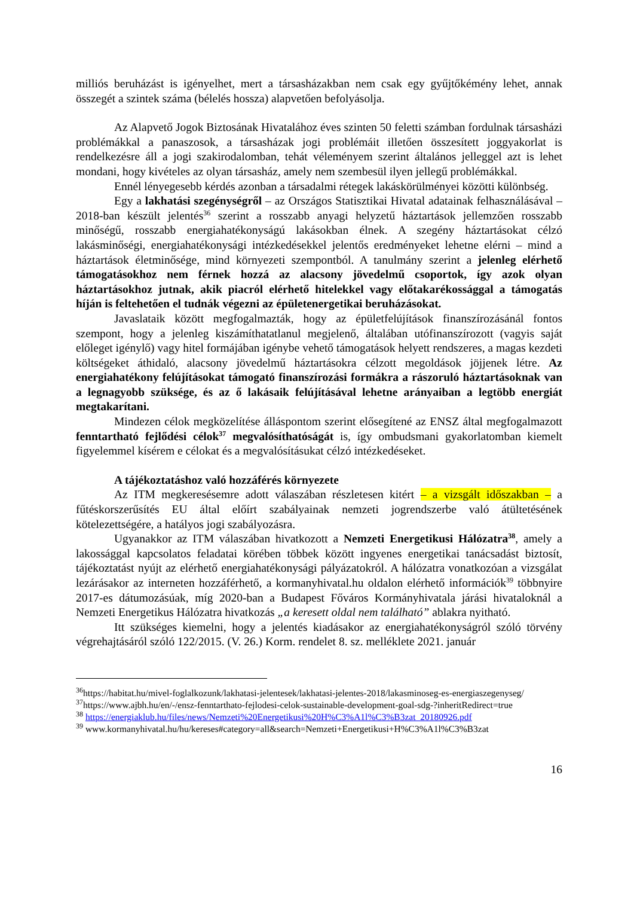milliós beruházást is igényelhet, mert a társasházakban nem csak egy gyűjtőkémény lehet, annak összegét a szintek száma (bélelés hossza) alapvetően befolyásolja.
Az Alapvető Jogok Biztosának Hivatalához éves szinten 50 feletti számban fordulnak társasházi problémákkal a panaszosok, a társasházak jogi problémáit illetően összesített joggyakorlat is rendelkezésre áll a jogi szakirodalomban, tehát véleményem szerint általános jelleggel azt is lehet mondani, hogy kivételes az olyan társasház, amely nem szembesül ilyen jellegű problémákkal.
Ennél lényegesebb kérdés azonban a társadalmi rétegek lakáskörülményei közötti különbség.
Egy a lakhatási szegénységről – az Országos Statisztikai Hivatal adatainak felhasználásával – 2018-ban készült jelentés<sup>36</sup> szerint a rosszabb anyagi helyzetű háztartások jellemzően rosszabb minőségű, rosszabb energiahatékonyságú lakásokban élnek. A szegény háztartásokat célzó lakásminőségi, energiahatékonysági intézkedésekkel jelentős eredményeket lehetne elérni – mind a háztartások életminősége, mind környezeti szempontból. A tanulmány szerint a jelenleg elérhető támogatásokhoz nem férnek hozzá az alacsony jövedelmű csoportok, így azok olyan háztartásokhoz jutnak, akik piacról elérhető hitelekkel vagy előtakarékossággal a támogatás híján is feltehetően el tudnák végezni az épületenergetikai beruházásokat.
Javaslataik között megfogalmazták, hogy az épületfelújítások finanszírozásánál fontos szempont, hogy a jelenleg kiszámíthatatlanul megjelenő, általában utófinanszírozott (vagyis saját előleget igénylő) vagy hitel formájában igénybe vehető támogatások helyett rendszeres, a magas kezdeti költségeket áthidaló, alacsony jövedelmű háztartásokra célzott megoldások jöjjenek létre. Az energiahatékony felújításokat támogató finanszírozási formákra a rászoruló háztartásoknak van a legnagyobb szüksége, és az ő lakásaik felújításával lehetne arányaiban a legtöbb energiát megtakarítani.
Mindezen célok megközelítése álláspontom szerint elősegítené az ENSZ által megfogalmazott fenntartható fejlődési célok<sup>37</sup> megvalósíthatóságát is, így ombudsmani gyakorlatomban kiemelt figyelemmel kísérem e célokat és a megvalósításukat célzó intézkedéseket.
A tájékoztatáshoz való hozzáférés környezete
Az ITM megkeresésemre adott válaszában részletesen kitért – a vizsgált időszakban – a fűtéskorszerűsítés EU által előírt szabályainak nemzeti jogrendszerbe való átültetésének kötelezettségére, a hatályos jogi szabályozásra.
Ugyanakkor az ITM válaszában hivatkozott a Nemzeti Energetikusi Hálózatra<sup>38</sup>, amely a lakossággal kapcsolatos feladatai körében többek között ingyenes energetikai tanácsadást biztosít, tájékoztatást nyújt az elérhető energiahatékonysági pályázatokról. A hálózatra vonatkozóan a vizsgálat lezárásakor az interneten hozzáférhető, a kormanyhivatal.hu oldalon elérhető információk<sup>39</sup> többnyire 2017-es dátumozásúak, míg 2020-ban a Budapest Főváros Kormányhivatala járási hivataloknál a Nemzeti Energetikus Hálózatra hivatkozás „a keresett oldal nem található” ablakra nyitható.
Itt szükséges kiemelni, hogy a jelentés kiadásakor az energiahatékonyságról szóló törvény végrehajtásáról szóló 122/2015. (V. 26.) Korm. rendelet 8. sz. melléklete 2021. január
<sup>36</sup> https://habitat.hu/mivel-foglalkozunk/lakhatasi-jelentesek/lakhatasi-jelentes-2018/lakasminoseg-es-energiaszegenyseg/
<sup>37</sup> https://www.ajbh.hu/en/-/ensz-fenntarthato-fejlodesi-celok-sustainable-development-goal-sdg-?inheritRedirect=true
<sup>38</sup> https://energiaklub.hu/files/news/Nemzeti%20Energetikusi%20H%C3%A1l%C3%B3zat_20180926.pdf
<sup>39</sup> www.kormanyhivatal.hu/hu/kereses#category=all&search=Nemzeti+Energetikusi+H%C3%A1l%C3%B3zat
16